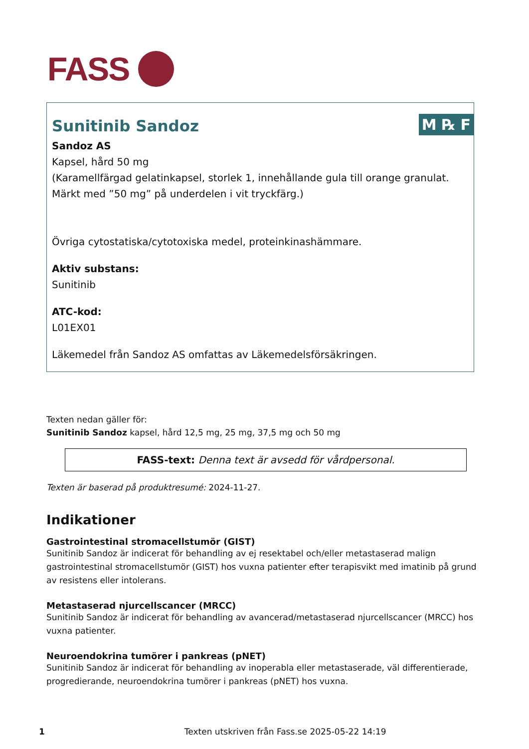FASS
M ℞ F
Sunitinib Sandoz
Sandoz AS
Kapsel, hård 50 mg
(Karamellfärgad gelatinkapsel, storlek 1, innehållande gula till orange granulat. Märkt med ”50 mg” på underdelen i vit tryckfärg.)
Övriga cytostatiska/cytotoxiska medel, proteinkinashämmare.
Aktiv substans:
Sunitinib
ATC-kod:
L01EX01
Läkemedel från Sandoz AS omfattas av Läkemedelsförsäkringen.
Texten nedan gäller för:
Sunitinib Sandoz kapsel, hård 12,5 mg, 25 mg, 37,5 mg och 50 mg
FASS-text: Denna text är avsedd för vårdpersonal.
Texten är baserad på produktresumé: 2024-11-27.
Indikationer
Gastrointestinal stromacellstumör (GIST)
Sunitinib Sandoz är indicerat för behandling av ej resektabel och/eller metastaserad malign gastrointestinal stromacellstumör (GIST) hos vuxna patienter efter terapisvikt med imatinib på grund av resistens eller intolerans.
Metastaserad njurcellscancer (MRCC)
Sunitinib Sandoz är indicerat för behandling av avancerad/metastaserad njurcellscancer (MRCC) hos vuxna patienter.
Neuroendokrina tumörer i pankreas (pNET)
Sunitinib Sandoz är indicerat för behandling av inoperabla eller metastaserade, väl differentierade, progredierande, neuroendokrina tumörer i pankreas (pNET) hos vuxna.
1 Texten utskriven från Fass.se 2025-05-22 14:19